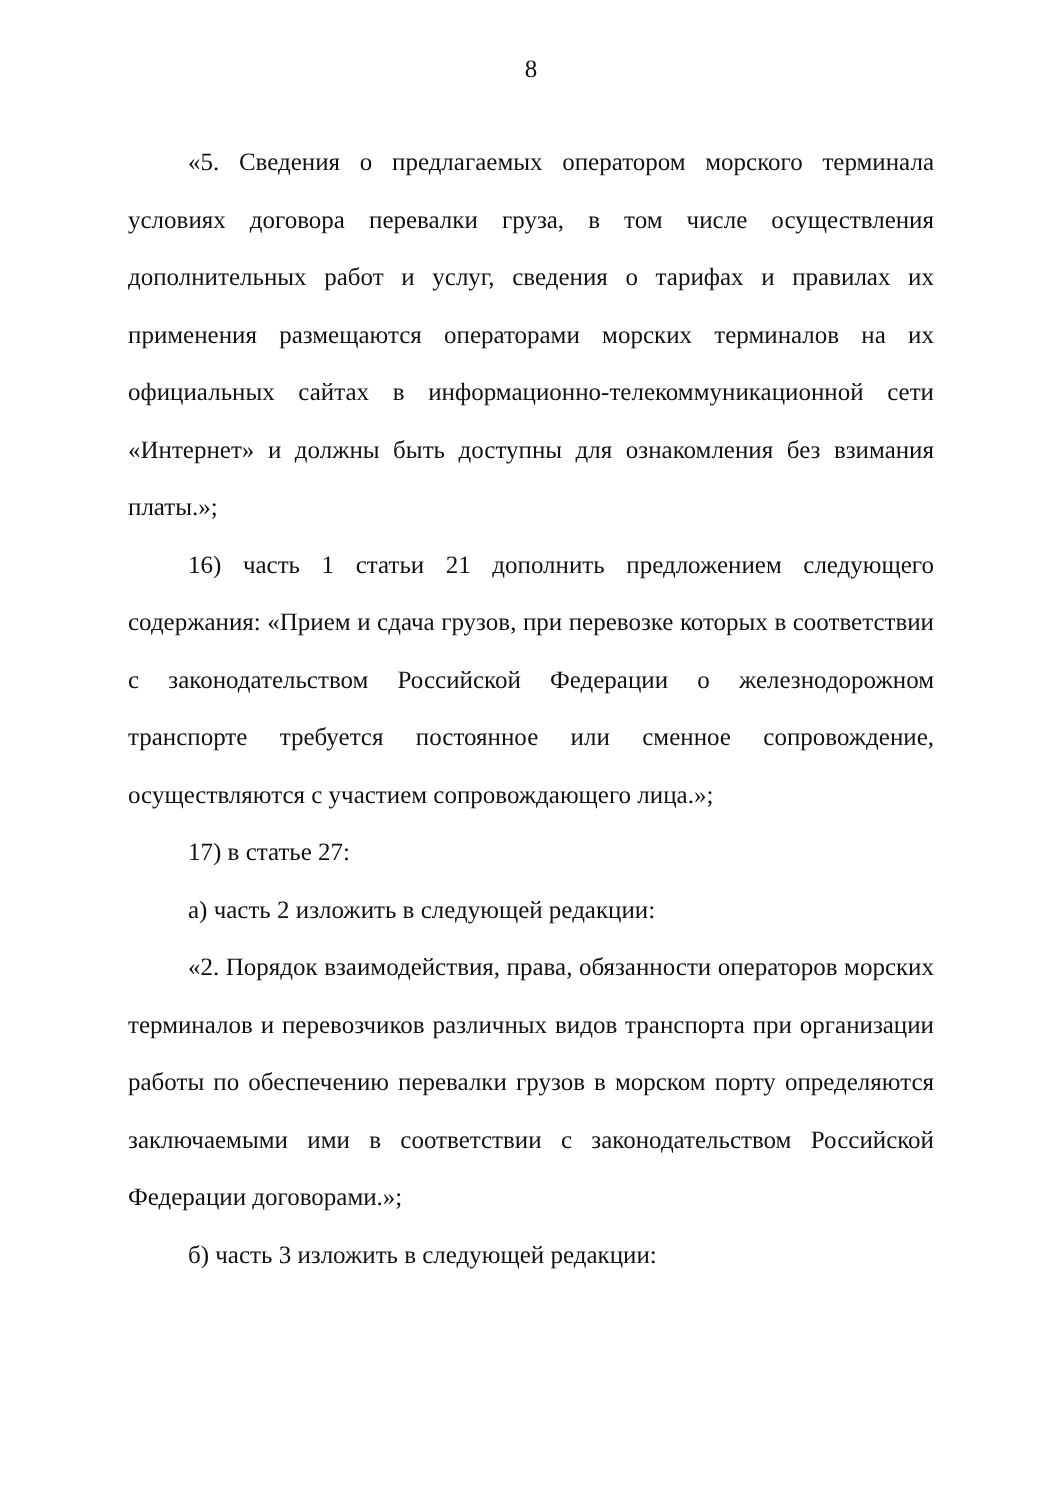8
«5. Сведения о предлагаемых оператором морского терминала условиях договора перевалки груза, в том числе осуществления дополнительных работ и услуг, сведения о тарифах и правилах их применения размещаются операторами морских терминалов на их официальных сайтах в информационно-телекоммуникационной сети «Интернет» и должны быть доступны для ознакомления без взимания платы.»;
16) часть 1 статьи 21 дополнить предложением следующего содержания: «Прием и сдача грузов, при перевозке которых в соответствии с законодательством Российской Федерации о железнодорожном транспорте требуется постоянное или сменное сопровождение, осуществляются с участием сопровождающего лица.»;
17) в статье 27:
а) часть 2 изложить в следующей редакции:
«2. Порядок взаимодействия, права, обязанности операторов морских терминалов и перевозчиков различных видов транспорта при организации работы по обеспечению перевалки грузов в морском порту определяются заключаемыми ими в соответствии с законодательством Российской Федерации договорами.»;
б) часть 3 изложить в следующей редакции: